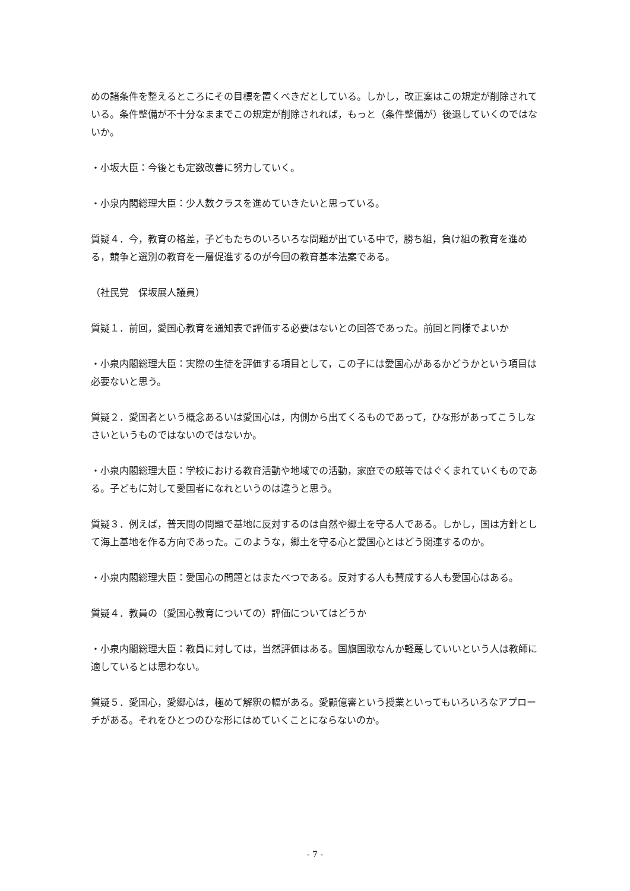めの諸条件を整えるところにその目標を置くべきだとしている。しかし，改正案はこの規定が削除されている。条件整備が不十分なままでこの規定が削除されれば，もっと（条件整備が）後退していくのではないか。
・小坂大臣：今後とも定数改善に努力していく。
・小泉内閣総理大臣：少人数クラスを進めていきたいと思っている。
質疑４．今，教育の格差，子どもたちのいろいろな問題が出ている中で，勝ち組，負け組の教育を進める，競争と選別の教育を一層促進するのが今回の教育基本法案である。
（社民党　保坂展人議員）
質疑１．前回，愛国心教育を通知表で評価する必要はないとの回答であった。前回と同様でよいか
・小泉内閣総理大臣：実際の生徒を評価する項目として，この子には愛国心があるかどうかという項目は必要ないと思う。
質疑２．愛国者という概念あるいは愛国心は，内側から出てくるものであって，ひな形があってこうしなさいというものではないのではないか。
・小泉内閣総理大臣：学校における教育活動や地域での活動，家庭での躾等ではぐくまれていくものである。子どもに対して愛国者になれというのは違うと思う。
質疑３．例えば，普天間の問題で基地に反対するのは自然や郷土を守る人である。しかし，国は方針として海上基地を作る方向であった。このような，郷土を守る心と愛国心とはどう関連するのか。
・小泉内閣総理大臣：愛国心の問題とはまたべつである。反対する人も賛成する人も愛国心はある。
質疑４．教員の（愛国心教育についての）評価についてはどうか
・小泉内閣総理大臣：教員に対しては，当然評価はある。国旗国歌なんか軽蔑していいという人は教師に適しているとは思わない。
質疑５．愛国心，愛郷心は，極めて解釈の幅がある。愛顧億審という授業といってもいろいろなアプローチがある。それをひとつのひな形にはめていくことにならないのか。
- 7 -